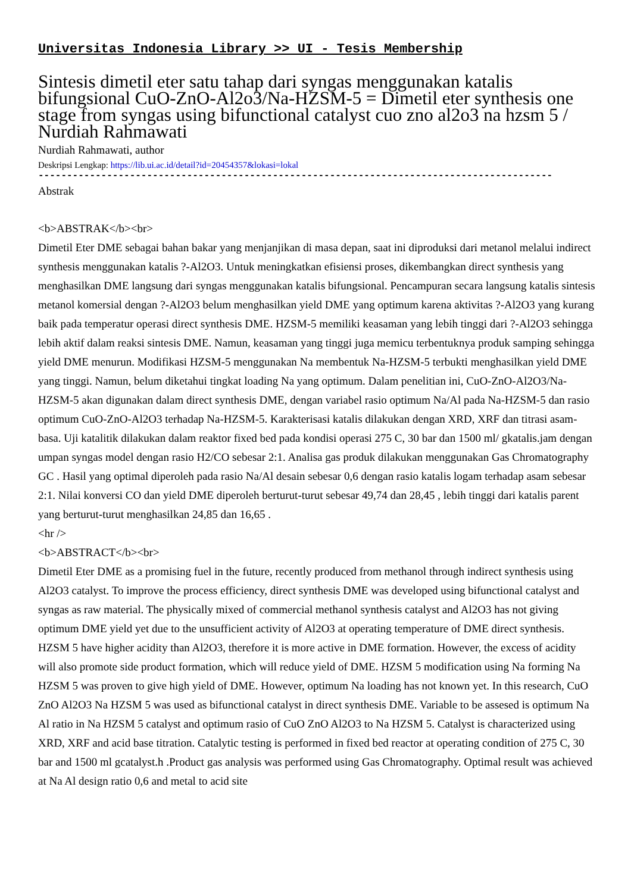Universitas Indonesia Library >> UI - Tesis Membership
Sintesis dimetil eter satu tahap dari syngas menggunakan katalis bifungsional CuO-ZnO-Al2o3/Na-HZSM-5 = Dimetil eter synthesis one stage from syngas using bifunctional catalyst cuo zno al2o3 na hzsm 5 / Nurdiah Rahmawati
Nurdiah Rahmawati, author
Deskripsi Lengkap: https://lib.ui.ac.id/detail?id=20454357&lokasi=lokal
------------------------------------------------------------------------------------------
Abstrak
<b>ABSTRAK</b><br>
Dimetil Eter DME sebagai bahan bakar yang menjanjikan di masa depan, saat ini diproduksi dari metanol melalui indirect synthesis menggunakan katalis ?-Al2O3. Untuk meningkatkan efisiensi proses, dikembangkan direct synthesis yang menghasilkan DME langsung dari syngas menggunakan katalis bifungsional. Pencampuran secara langsung katalis sintesis metanol komersial dengan ?-Al2O3 belum menghasilkan yield DME yang optimum karena aktivitas ?-Al2O3 yang kurang baik pada temperatur operasi direct synthesis DME. HZSM-5 memiliki keasaman yang lebih tinggi dari ?-Al2O3 sehingga lebih aktif dalam reaksi sintesis DME. Namun, keasaman yang tinggi juga memicu terbentuknya produk samping sehingga yield DME menurun. Modifikasi HZSM-5 menggunakan Na membentuk Na-HZSM-5 terbukti menghasilkan yield DME yang tinggi. Namun, belum diketahui tingkat loading Na yang optimum. Dalam penelitian ini, CuO-ZnO-Al2O3/Na-HZSM-5 akan digunakan dalam direct synthesis DME, dengan variabel rasio optimum Na/Al pada Na-HZSM-5 dan rasio optimum CuO-ZnO-Al2O3 terhadap Na-HZSM-5. Karakterisasi katalis dilakukan dengan XRD, XRF dan titrasi asam-basa. Uji katalitik dilakukan dalam reaktor fixed bed pada kondisi operasi 275 C, 30 bar dan 1500 ml/ gkatalis.jam dengan umpan syngas model dengan rasio H2/CO sebesar 2:1. Analisa gas produk dilakukan menggunakan Gas Chromatography GC . Hasil yang optimal diperoleh pada rasio Na/Al desain sebesar 0,6 dengan rasio katalis logam terhadap asam sebesar 2:1. Nilai konversi CO dan yield DME diperoleh berturut-turut sebesar 49,74 dan 28,45 , lebih tinggi dari katalis parent yang berturut-turut menghasilkan 24,85 dan 16,65 .
<hr />
<b>ABSTRACT</b><br>
Dimetil Eter DME as a promising fuel in the future, recently produced from methanol through indirect synthesis using Al2O3 catalyst. To improve the process efficiency, direct synthesis DME was developed using bifunctional catalyst and syngas as raw material. The physically mixed of commercial methanol synthesis catalyst and Al2O3 has not giving optimum DME yield yet due to the unsufficient activity of Al2O3 at operating temperature of DME direct synthesis. HZSM 5 have higher acidity than Al2O3, therefore it is more active in DME formation. However, the excess of acidity will also promote side product formation, which will reduce yield of DME. HZSM 5 modification using Na forming Na HZSM 5 was proven to give high yield of DME. However, optimum Na loading has not known yet. In this research, CuO ZnO Al2O3 Na HZSM 5 was used as bifunctional catalyst in direct synthesis DME. Variable to be assesed is optimum Na Al ratio in Na HZSM 5 catalyst and optimum rasio of CuO ZnO Al2O3 to Na HZSM 5. Catalyst is characterized using XRD, XRF and acid base titration. Catalytic testing is performed in fixed bed reactor at operating condition of 275 C, 30 bar and 1500 ml gcatalyst.h .Product gas analysis was performed using Gas Chromatography. Optimal result was achieved at Na Al design ratio 0,6 and metal to acid site